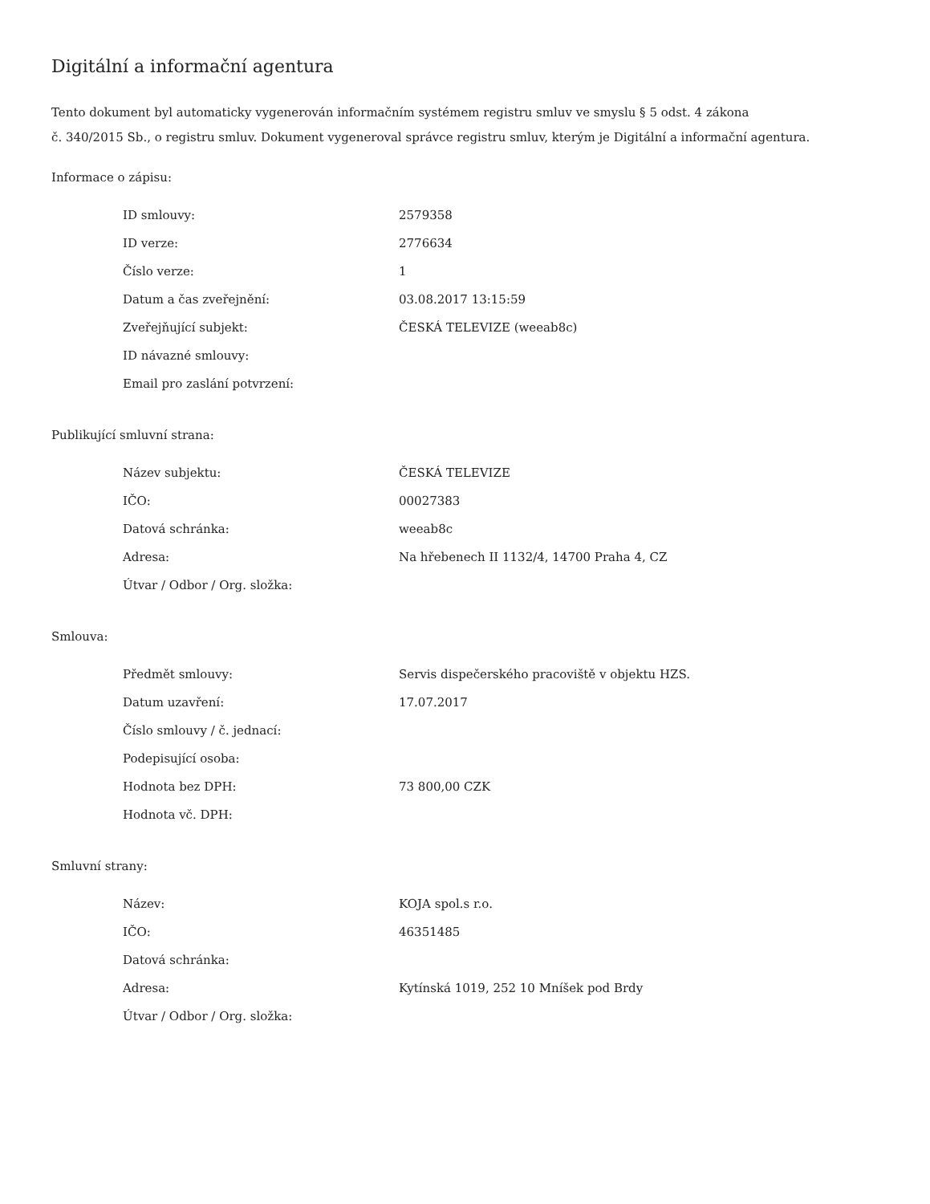Digitální a informační agentura
Tento dokument byl automaticky vygenerován informačním systémem registru smluv ve smyslu § 5 odst. 4 zákona
č. 340/2015 Sb., o registru smluv. Dokument vygeneroval správce registru smluv, kterým je Digitální a informační agentura.
Informace o zápisu:
| ID smlouvy: | 2579358 |
| ID verze: | 2776634 |
| Číslo verze: | 1 |
| Datum a čas zveřejnění: | 03.08.2017 13:15:59 |
| Zveřejňující subjekt: | ČESKÁ TELEVIZE (weeab8c) |
| ID návazné smlouvy: | |
| Email pro zaslání potvrzení: | |
Publikující smluvní strana:
| Název subjektu: | ČESKÁ TELEVIZE |
| IČO: | 00027383 |
| Datová schránka: | weeab8c |
| Adresa: | Na hřebenech II 1132/4, 14700 Praha 4, CZ |
| Útvar / Odbor / Org. složka: | |
Smlouva:
| Předmět smlouvy: | Servis dispečerského pracoviště v objektu HZS. |
| Datum uzavření: | 17.07.2017 |
| Číslo smlouvy / č. jednací: | |
| Podepisující osoba: | |
| Hodnota bez DPH: | 73 800,00 CZK |
| Hodnota vč. DPH: | |
Smluvní strany:
| Název: | KOJA spol.s r.o. |
| IČO: | 46351485 |
| Datová schránka: | |
| Adresa: | Kytínská 1019, 252 10 Mníšek pod Brdy |
| Útvar / Odbor / Org. složka: | |